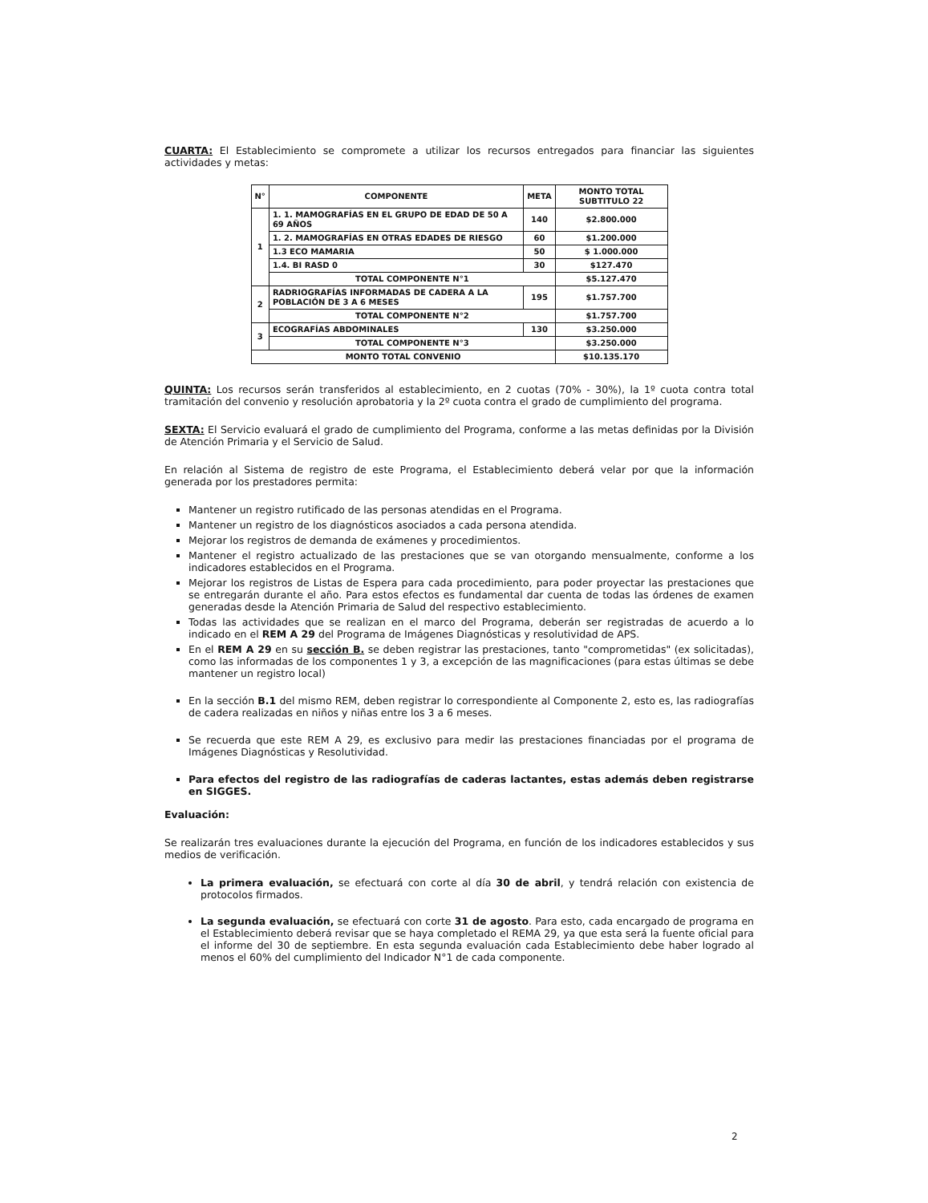CUARTA: El Establecimiento se compromete a utilizar los recursos entregados para financiar las siguientes actividades y metas:
| N° | COMPONENTE | META | MONTO TOTAL SUBTITULO 22 |
| --- | --- | --- | --- |
| 1 | 1. 1. MAMOGRAFÍAS EN EL GRUPO DE EDAD DE 50 A 69 AÑOS | 140 | $2.800.000 |
| | 1. 2. MAMOGRAFÍAS EN OTRAS EDADES DE RIESGO | 60 | $1.200.000 |
| | 1.3 ECO MAMARIA | 50 | $ 1.000.000 |
| | 1.4. BI RASD 0 | 30 | $127.470 |
| | TOTAL COMPONENTE N°1 | | $5.127.470 |
| 2 | RADRIOGRAFÍAS INFORMADAS DE CADERA A LA POBLACIÓN DE 3 A 6 MESES | 195 | $1.757.700 |
| | TOTAL COMPONENTE N°2 | | $1.757.700 |
| 3 | ECOGRAFÍAS ABDOMINALES | 130 | $3.250.000 |
| | TOTAL COMPONENTE N°3 | | $3.250.000 |
| MONTO TOTAL CONVENIO | | | $10.135.170 |
QUINTA: Los recursos serán transferidos al establecimiento, en 2 cuotas (70% - 30%), la 1º cuota contra total tramitación del convenio y resolución aprobatoria y la 2º cuota contra el grado de cumplimiento del programa.
SEXTA: El Servicio evaluará el grado de cumplimiento del Programa, conforme a las metas definidas por la División de Atención Primaria y el Servicio de Salud.
En relación al Sistema de registro de este Programa, el Establecimiento deberá velar por que la información generada por los prestadores permita:
Mantener un registro rutificado de las personas atendidas en el Programa.
Mantener un registro de los diagnósticos asociados a cada persona atendida.
Mejorar los registros de demanda de exámenes y procedimientos.
Mantener el registro actualizado de las prestaciones que se van otorgando mensualmente, conforme a los indicadores establecidos en el Programa.
Mejorar los registros de Listas de Espera para cada procedimiento, para poder proyectar las prestaciones que se entregarán durante el año. Para estos efectos es fundamental dar cuenta de todas las órdenes de examen generadas desde la Atención Primaria de Salud del respectivo establecimiento.
Todas las actividades que se realizan en el marco del Programa, deberán ser registradas de acuerdo a lo indicado en el REM A 29 del Programa de Imágenes Diagnósticas y resolutividad de APS.
En el REM A 29 en su sección B. se deben registrar las prestaciones, tanto "comprometidas" (ex solicitadas), como las informadas de los componentes 1 y 3, a excepción de las magnificaciones (para estas últimas se debe mantener un registro local)
En la sección B.1 del mismo REM, deben registrar lo correspondiente al Componente 2, esto es, las radiografías de cadera realizadas en niños y niñas entre los 3 a 6 meses.
Se recuerda que este REM A 29, es exclusivo para medir las prestaciones financiadas por el programa de Imágenes Diagnósticas y Resolutividad.
Para efectos del registro de las radiografías de caderas lactantes, estas además deben registrarse en SIGGES.
Evaluación:
Se realizarán tres evaluaciones durante la ejecución del Programa, en función de los indicadores establecidos y sus medios de verificación.
La primera evaluación, se efectuará con corte al día 30 de abril, y tendrá relación con existencia de protocolos firmados.
La segunda evaluación, se efectuará con corte 31 de agosto. Para esto, cada encargado de programa en el Establecimiento deberá revisar que se haya completado el REMA 29, ya que esta será la fuente oficial para el informe del 30 de septiembre. En esta segunda evaluación cada Establecimiento debe haber logrado al menos el 60% del cumplimiento del Indicador N°1 de cada componente.
2